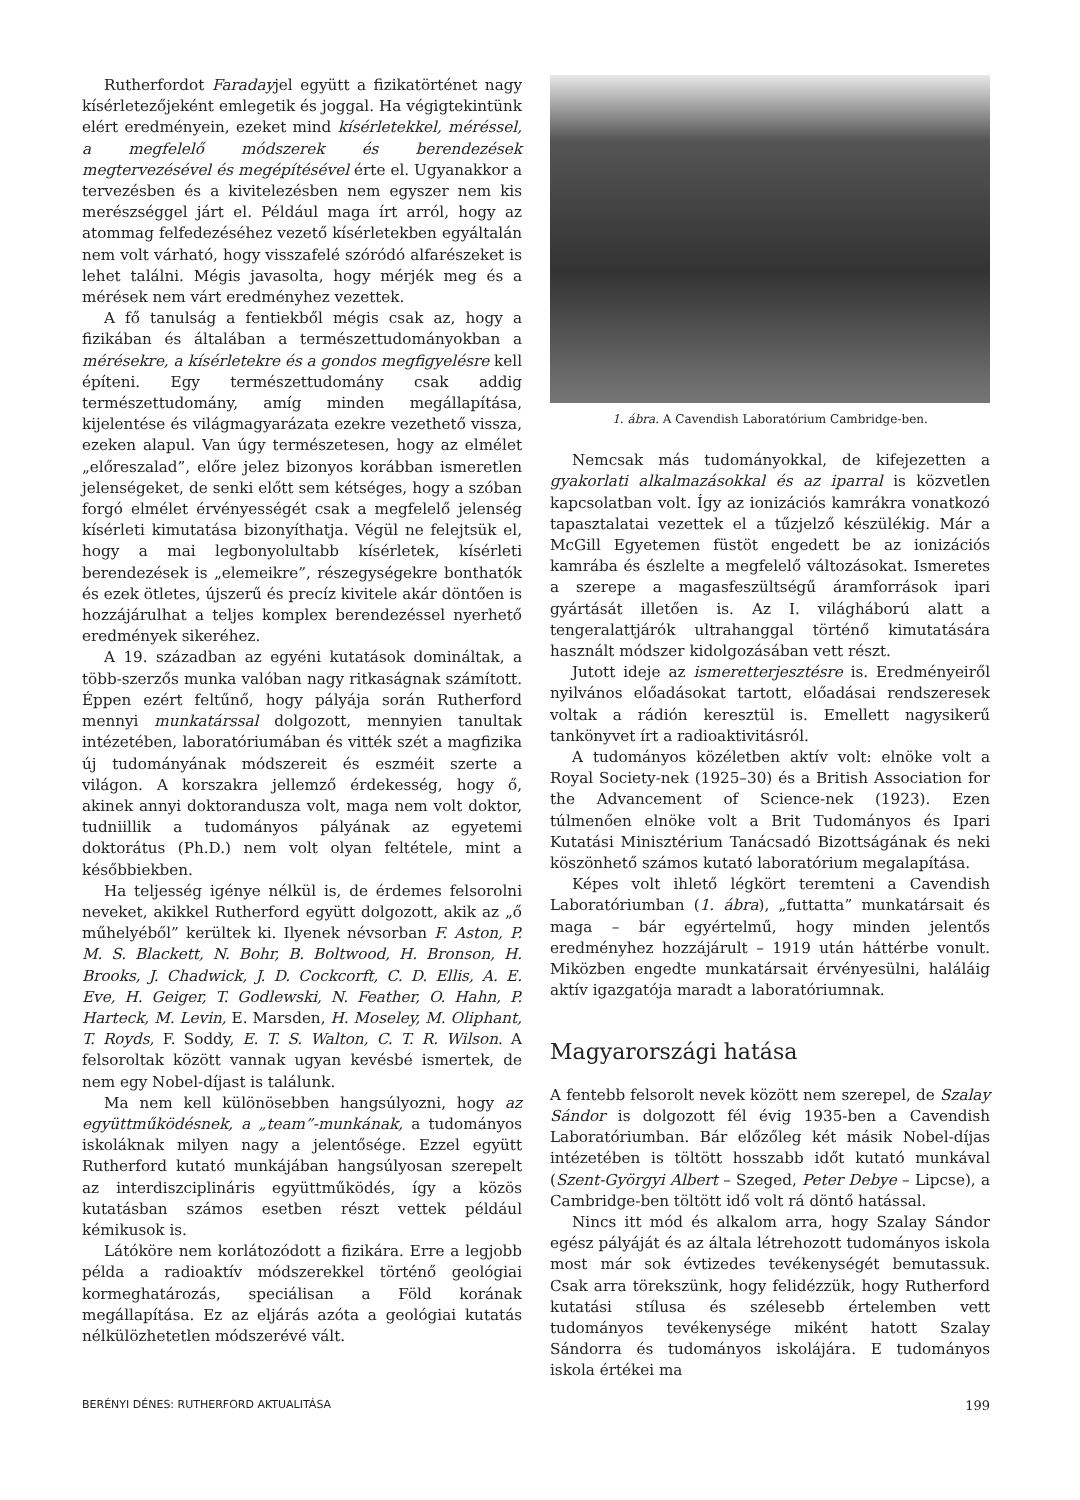Rutherfordot Faradayjel együtt a fizikatörténet nagy kísérletezőjeként emlegetik és joggal. Ha végigtekintünk elért eredményein, ezeket mind kísérletekkel, méréssel, a megfelelő módszerek és berendezések megtervezésével és megépítésével érte el. Ugyanakkor a tervezésben és a kivitelezésben nem egyszer nem kis merészséggel járt el. Például maga írt arról, hogy az atommag felfedezéséhez vezető kísérletekben egyáltalán nem volt várható, hogy visszafelé szóródó alfarészeket is lehet találni. Mégis javasolta, hogy mérjék meg és a mérések nem várt eredményhez vezettek.
A fő tanulság a fentiekből mégis csak az, hogy a fizikában és általában a természettudományokban a mérésekre, a kísérletekre és a gondos megfigyelésre kell építeni. Egy természettudomány csak addig természettudomány, amíg minden megállapítása, kijelentése és világmagyarázata ezekre vezethető vissza, ezeken alapul. Van úgy természetesen, hogy az elmélet „előreszalad”, előre jelez bizonyos korábban ismeretlen jelenségeket, de senki előtt sem kétséges, hogy a szóban forgó elmélet érvényességét csak a megfelelő jelenség kísérleti kimutatása bizonyíthatja. Végül ne felejtsük el, hogy a mai legbonyolultabb kísérletek, kísérleti berendezések is „elemeikre”, részegységekre bonthatók és ezek ötletes, újszerű és precíz kivitele akár döntően is hozzájárulhat a teljes komplex berendezéssel nyerhető eredmények sikeréhez.
A 19. században az egyéni kutatások domináltak, a több-szerzős munka valóban nagy ritkaságnak számított. Éppen ezért feltűnő, hogy pályája során Rutherford mennyi munkatárssal dolgozott, mennyien tanultak intézetében, laboratóriumában és vitték szét a magfizika új tudományának módszereit és eszméit szerte a világon. A korszakra jellemző érdekesség, hogy ő, akinek annyi doktorandusza volt, maga nem volt doktor, tudniillik a tudományos pályának az egyetemi doktorátus (Ph.D.) nem volt olyan feltétele, mint a későbbiekben.
Ha teljesség igénye nélkül is, de érdemes felsorolni neveket, akikkel Rutherford együtt dolgozott, akik az „ő műhelyéből” kerültek ki. Ilyenek névsorban F. Aston, P. M. S. Blackett, N. Bohr, B. Boltwood, H. Bronson, H. Brooks, J. Chadwick, J. D. Cockcorft, C. D. Ellis, A. E. Eve, H. Geiger, T. Godlewski, N. Feather, O. Hahn, P. Harteck, M. Levin, E. Marsden, H. Moseley, M. Oliphant, T. Royds, F. Soddy, E. T. S. Walton, C. T. R. Wilson. A felsoroltak között vannak ugyan kevésbé ismertek, de nem egy Nobel-díjast is találunk.
Ma nem kell különösebben hangsúlyozni, hogy az együttműködésnek, a „team”-munkának, a tudományos iskoláknak milyen nagy a jelentősége. Ezzel együtt Rutherford kutató munkájában hangsúlyosan szerepelt az interdiszciplináris együttműködés, így a közös kutatásban számos esetben részt vettek például kémikusok is.
Látóköre nem korlátozódott a fizikára. Erre a legjobb példa a radioaktív módszerekkel történő geológiai kormeghatározás, speciálisan a Föld korának megállapítása. Ez az eljárás azóta a geológiai kutatás nélkülözhetetlen módszerévé vált.
1. ábra. A Cavendish Laboratórium Cambridge-ben.
Nemcsak más tudományokkal, de kifejezetten a gyakorlati alkalmazásokkal és az iparral is közvetlen kapcsolatban volt. Így az ionizációs kamrákra vonatkozó tapasztalatai vezettek el a tűzjelző készülékig. Már a McGill Egyetemen füstöt engedett be az ionizációs kamrába és észlelte a megfelelő változásokat. Ismeretes a szerepe a magasfeszültségű áramforrások ipari gyártását illetően is. Az I. világháború alatt a tengeralattjárók ultrahanggal történő kimutatására használt módszer kidolgozásában vett részt.
Jutott ideje az ismeretterjesztésre is. Eredményeiről nyilvános előadásokat tartott, előadásai rendszeresek voltak a rádión keresztül is. Emellett nagysikerű tankönyvet írt a radioaktivitásról.
A tudományos közéletben aktív volt: elnöke volt a Royal Society-nek (1925–30) és a British Association for the Advancement of Science-nek (1923). Ezen túlmenően elnöke volt a Brit Tudományos és Ipari Kutatási Minisztérium Tanácsadó Bizottságának és neki köszönhető számos kutató laboratórium megalapítása.
Képes volt ihlető légkört teremteni a Cavendish Laboratóriumban (1. ábra), „futtatta” munkatársait és maga – bár egyértelmű, hogy minden jelentős eredményhez hozzájárult – 1919 után háttérbe vonult. Miközben engedte munkatársait érvényesülni, haláláig aktív igazgatója maradt a laboratóriumnak.
Magyarországi hatása
A fentebb felsorolt nevek között nem szerepel, de Szalay Sándor is dolgozott fél évig 1935-ben a Cavendish Laboratóriumban. Bár előzőleg két másik Nobel-díjas intézetében is töltött hosszabb időt kutató munkával (Szent-Györgyi Albert – Szeged, Peter Debye – Lipcse), a Cambridge-ben töltött idő volt rá döntő hatással.
Nincs itt mód és alkalom arra, hogy Szalay Sándor egész pályáját és az általa létrehozott tudományos iskola most már sok évtizedes tevékenységét bemutassuk. Csak arra törekszünk, hogy felidézzük, hogy Rutherford kutatási stílusa és szélesebb értelemben vett tudományos tevékenysége miként hatott Szalay Sándorra és tudományos iskolájára. E tudományos iskola értékei ma
BERÉNYI DÉNES: RUTHERFORD AKTUALITÁSA 199